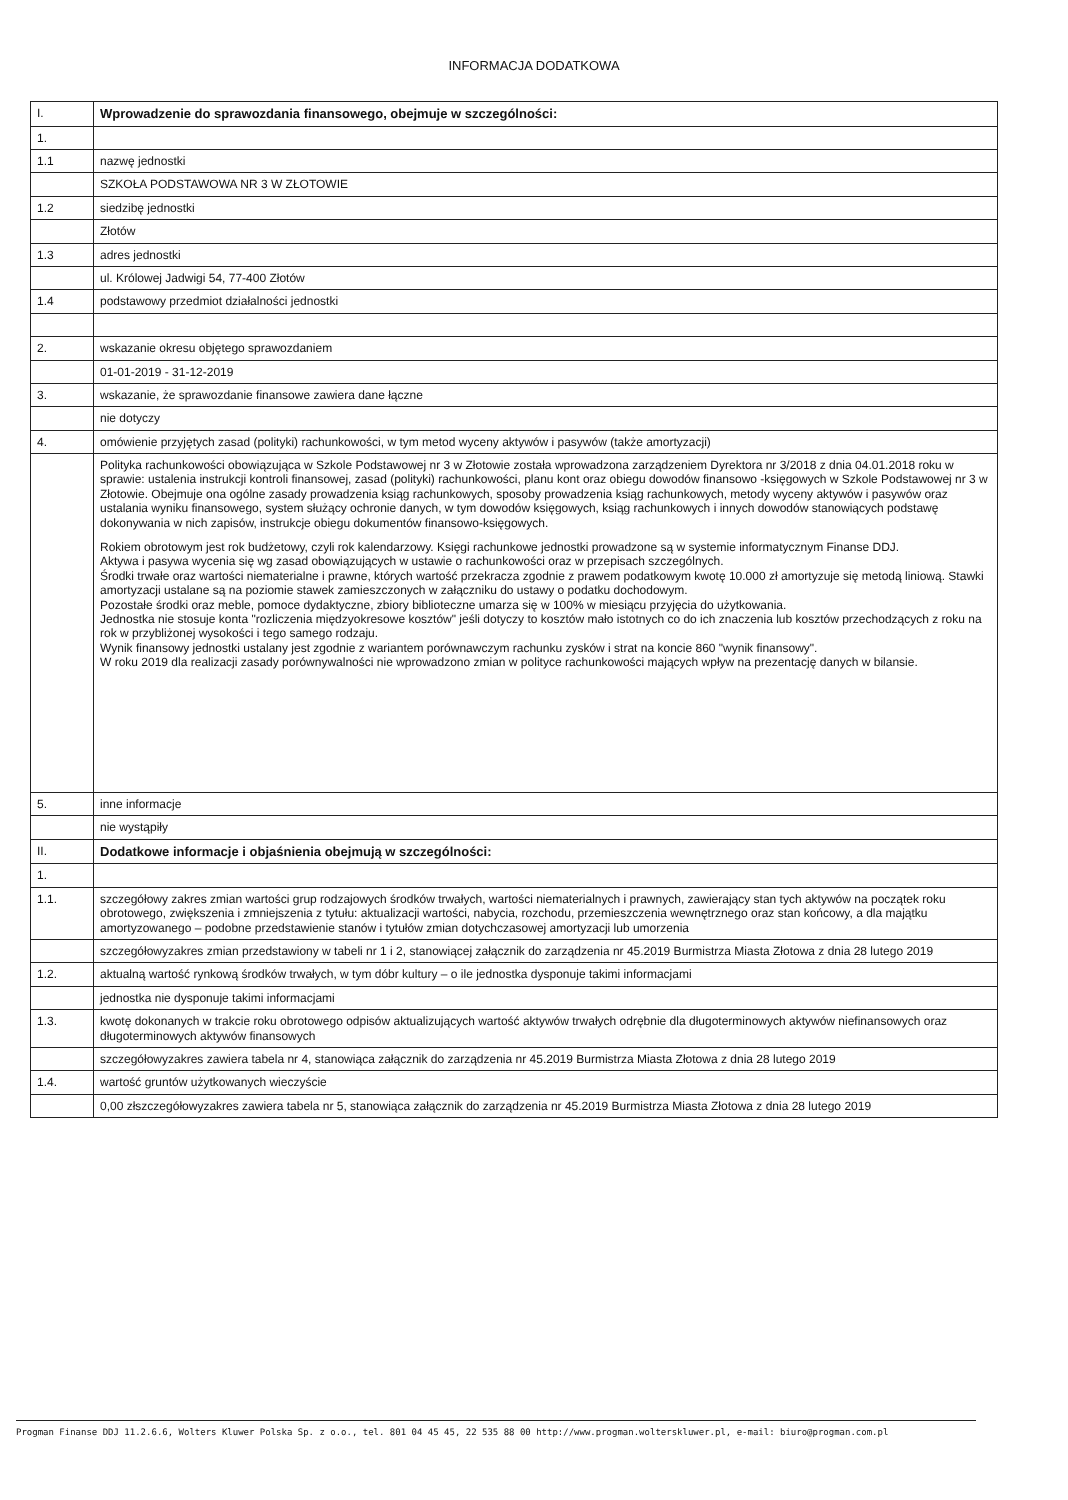INFORMACJA DODATKOWA
| I. | Wprowadzenie do sprawozdania finansowego, obejmuje w szczególności: |
| 1. | |
| 1.1 | nazwę jednostki |
| | SZKOŁA PODSTAWOWA NR 3 W ZŁOTOWIE |
| 1.2 | siedzibę jednostki |
| | Złotów |
| 1.3 | adres jednostki |
| | ul. Królowej Jadwigi 54, 77-400 Złotów |
| 1.4 | podstawowy przedmiot działalności jednostki |
| 2. | wskazanie okresu objętego sprawozdaniem |
| | 01-01-2019 - 31-12-2019 |
| 3. | wskazanie, że sprawozdanie finansowe zawiera dane łączne |
| | nie dotyczy |
| 4. | omówienie przyjętych zasad (polityki) rachunkowości, w tym metod wyceny aktywów i pasywów (także amortyzacji) |
| | Polityka rachunkowości obowiązująca w Szkole Podstawowej nr 3 w Złotowie została wprowadzona zarządzeniem Dyrektora nr 3/2018 z dnia 04.01.2018 roku w sprawie: ustalenia instrukcji kontroli finansowej, zasad (polityki) rachunkowości, planu kont oraz obiegu dowodów finansowo -księgowych w Szkole Podstawowej nr 3 w Złotowie. Obejmuje ona ogólne zasady prowadzenia ksiąg rachunkowych, sposoby prowadzenia ksiąg rachunkowych, metody wyceny aktywów i pasywów oraz ustalania wyniku finansowego, system służący ochronie danych, w tym dowodów księgowych, ksiąg rachunkowych i innych dowodów stanowiących podstawę dokonywania w nich zapisów, instrukcje obiegu dokumentów finansowo-księgowych. Rokiem obrotowym jest rok budżetowy, czyli rok kalendarzowy. Księgi rachunkowe jednostki prowadzone są w systemie informatycznym Finanse DDJ. Aktywa i pasywa wycenia się wg zasad obowiązujących w ustawie o rachunkowości oraz w przepisach szczególnych. Środki trwałe oraz wartości niematerialne i prawne, których wartość przekracza zgodnie z prawem podatkowym kwotę 10.000 zł amortyzuje się metodą liniową. Stawki amortyzacji ustalane są na poziomie stawek zamieszczonych w załączniku do ustawy o podatku dochodowym. Pozostałe środki oraz meble, pomoce dydaktyczne, zbiory biblioteczne umarza się w 100% w miesiącu przyjęcia do użytkowania. Jednostka nie stosuje konta "rozliczenia międzyokresowe kosztów" jeśli dotyczy to kosztów mało istotnych co do ich znaczenia lub kosztów przechodzących z roku na rok w przybliżonej wysokości i tego samego rodzaju. Wynik finansowy jednostki ustalany jest zgodnie z wariantem porównawczym rachunku zysków i strat na koncie 860 "wynik finansowy". W roku 2019 dla realizacji zasady porównywalności nie wprowadzono zmian w polityce rachunkowości mających wpływ na prezentację danych w bilansie. |
| 5. | inne informacje |
| | nie wystąpiły |
| II. | Dodatkowe informacje i objaśnienia obejmują w szczególności: |
| 1. | |
| 1.1. | szczegółowy zakres zmian wartości grup rodzajowych środków trwałych, wartości niematerialnych i prawnych, zawierający stan tych aktywów na początek roku obrotowego, zwiększenia i zmniejszenia z tytułu: aktualizacji wartości, nabycia, rozchodu, przemieszczenia wewnętrznego oraz stan końcowy, a dla majątku amortyzowanego – podobne przedstawienie stanów i tytułów zmian dotychczasowej amortyzacji lub umorzenia |
| | szczegółowyzakres zmian przedstawiony w tabeli nr 1 i 2, stanowiącej załącznik do zarządzenia nr 45.2019 Burmistrza Miasta Złotowa z dnia 28 lutego 2019 |
| 1.2. | aktualną wartość rynkową środków trwałych, w tym dóbr kultury – o ile jednostka dysponuje takimi informacjami |
| | jednostka nie dysponuje takimi informacjami |
| 1.3. | kwotę dokonanych w trakcie roku obrotowego odpisów aktualizujących wartość aktywów trwałych odrębnie dla długoterminowych aktywów niefinansowych oraz długoterminowych aktywów finansowych |
| | szczegółowyzakres zawiera tabela nr 4, stanowiąca załącznik do zarządzenia nr 45.2019 Burmistrza Miasta Złotowa z dnia 28 lutego 2019 |
| 1.4. | wartość gruntów użytkowanych wieczyście |
| | 0,00 złszczegółowyzakres zawiera tabela nr 5, stanowiąca załącznik do zarządzenia nr 45.2019 Burmistrza Miasta Złotowa z dnia 28 lutego 2019 |
Progman Finanse DDJ 11.2.6.6, Wolters Kluwer Polska Sp. z o.o., tel. 801 04 45 45, 22 535 88 00 http://www.progman.wolterskluwer.pl, e-mail: biuro@progman.com.pl